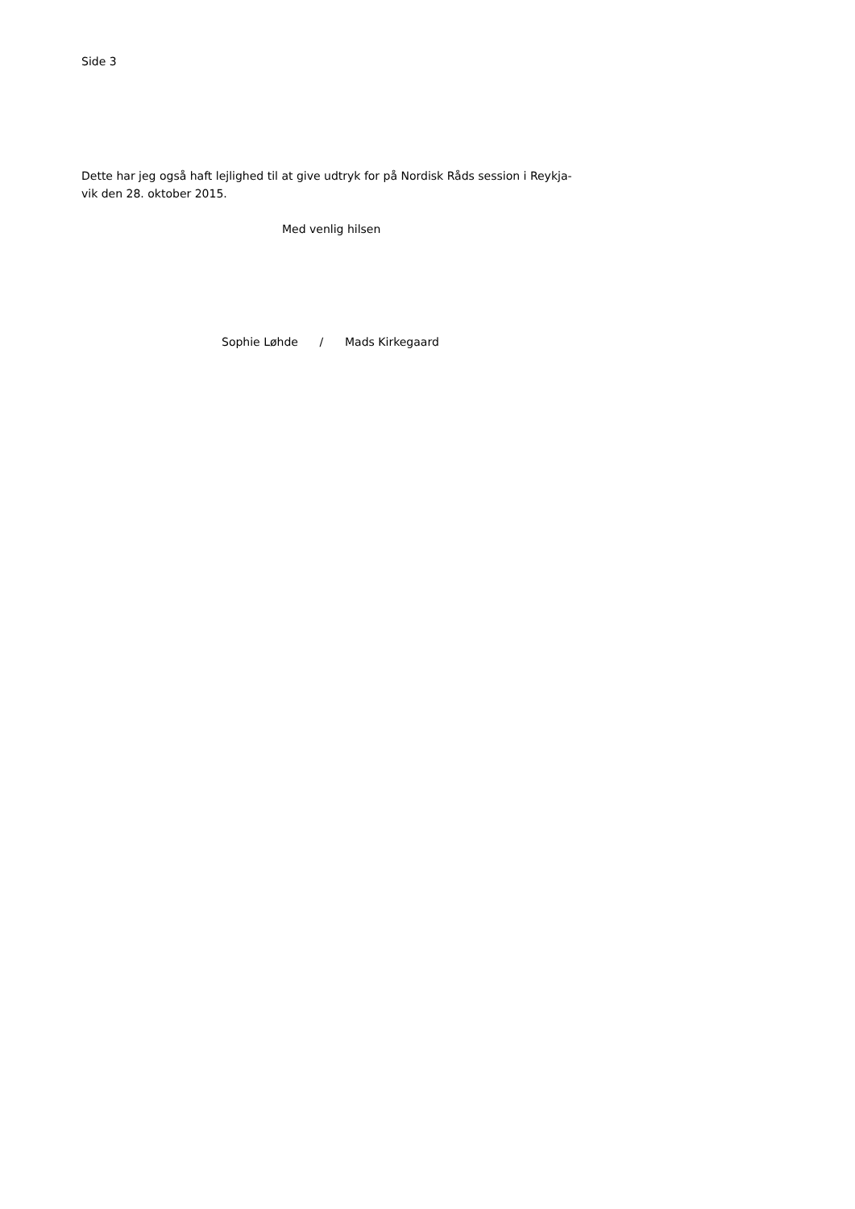Side 3
Dette har jeg også haft lejlighed til at give udtryk for på Nordisk Råds session i Reykja-
vik den 28. oktober 2015.
Med venlig hilsen
Sophie Løhde / Mads Kirkegaard